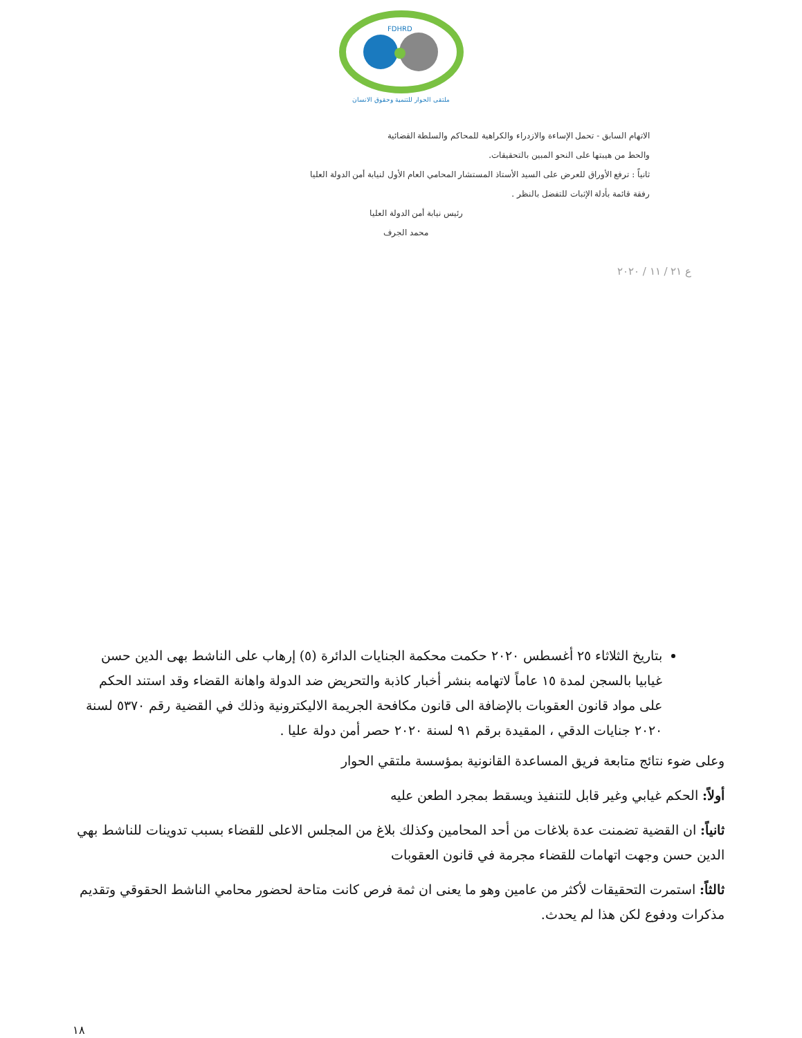FDHRD
ملتقى الحوار للتنمية وحقوق الانسان
الاتهام السابق - تحمل الإساءة والازدراء والكراهية للمحاكم والسلطة القضائية
والحط من هيبتها على النحو المبين بالتحقيقات.
ثانياً : ترفع الأوراق للعرض على السيد الأستاذ المستشار المحامي العام الأول لنيابة أمن الدولة العليا
رفقة قائمة بأدلة الإثبات للتفضل بالنظر .
رئيس نيابة أمن الدولة العليا
محمد الجرف
ع ٢١ / ١١ / ٢٠٢٠
بتاريخ الثلاثاء ٢٥ أغسطس ٢٠٢٠ حكمت محكمة الجنايات الدائرة (٥) إرهاب على الناشط بهى الدين حسن غيابيا بالسجن لمدة ١٥ عاماً لاتهامه بنشر أخبار كاذبة والتحريض ضد الدولة واهانة القضاء وقد استند الحكم على مواد قانون العقوبات بالإضافة الى قانون مكافحة الجريمة الاليكترونية وذلك في القضية رقم ٥٣٧٠ لسنة ٢٠٢٠ جنايات الدقي ، المقيدة برقم ٩١ لسنة ٢٠٢٠ حصر أمن دولة عليا .
وعلى ضوء نتائج متابعة فريق المساعدة القانونية بمؤسسة ملتقي الحوار
أولاً: الحكم غيابي وغير قابل للتنفيذ ويسقط بمجرد الطعن عليه
ثانياً: ان القضية تضمنت عدة بلاغات من أحد المحامين وكذلك بلاغ من المجلس الاعلى للقضاء بسبب تدوينات للناشط بهي الدين حسن وجهت اتهامات للقضاء مجرمة في قانون العقوبات
ثالثاً: استمرت التحقيقات لأكثر من عامين وهو ما يعنى ان ثمة فرص كانت متاحة لحضور محامي الناشط الحقوقي وتقديم مذكرات ودفوع لكن هذا لم يحدث.
١٨